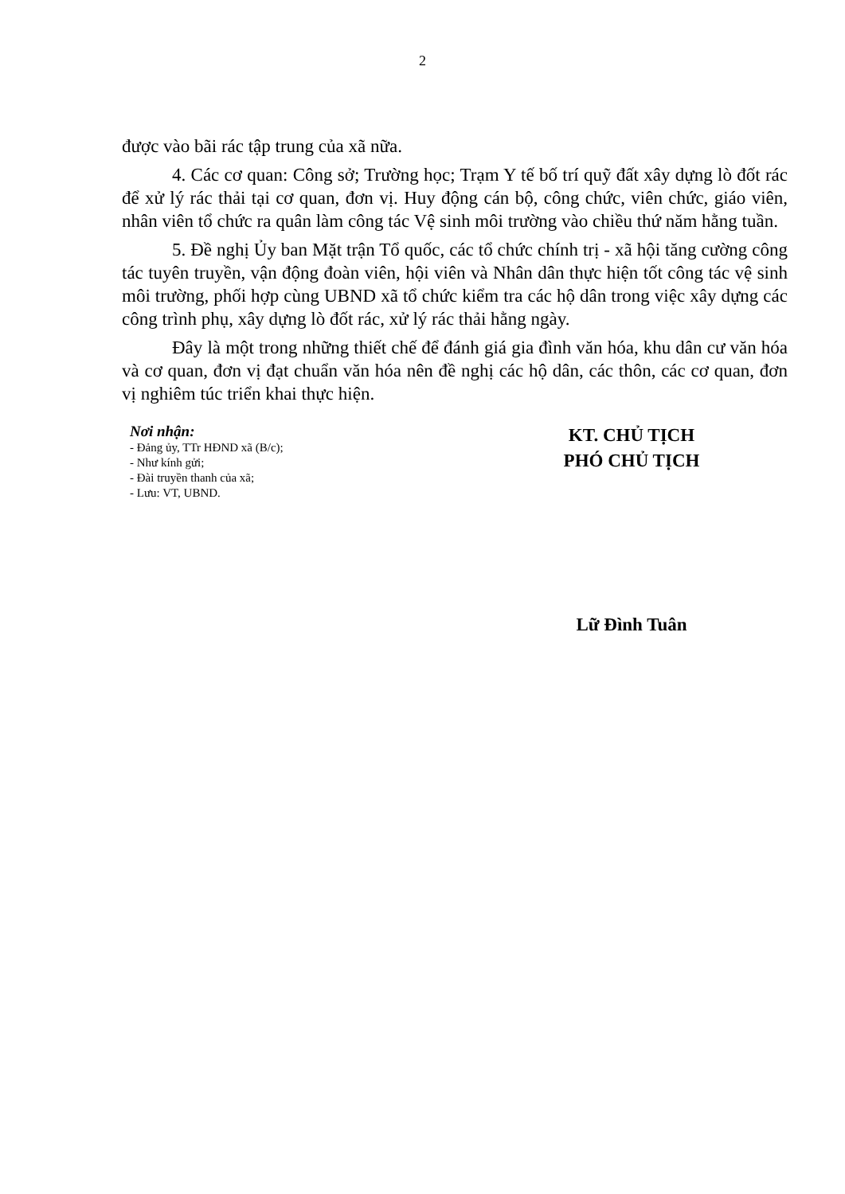2
được vào bãi rác tập trung của xã nữa.
4. Các cơ quan: Công sở; Trường học; Trạm Y tế bố trí quỹ đất xây dựng lò đốt rác để xử lý rác thải tại cơ quan, đơn vị. Huy động cán bộ, công chức, viên chức, giáo viên, nhân viên tổ chức ra quân làm công tác Vệ sinh môi trường vào chiều thứ năm hằng tuần.
5. Đề nghị Ủy ban Mặt trận Tổ quốc, các tổ chức chính trị - xã hội tăng cường công tác tuyên truyền, vận động đoàn viên, hội viên và Nhân dân thực hiện tốt công tác vệ sinh môi trường, phối hợp cùng UBND xã tổ chức kiểm tra các hộ dân trong việc xây dựng các công trình phụ, xây dựng lò đốt rác, xử lý rác thải hằng ngày.
Đây là một trong những thiết chế để đánh giá gia đình văn hóa, khu dân cư văn hóa và cơ quan, đơn vị đạt chuẩn văn hóa nên đề nghị các hộ dân, các thôn, các cơ quan, đơn vị nghiêm túc triển khai thực hiện.
Nơi nhận:
- Đảng ủy, TTr HĐND xã (B/c);
- Như kính gửi;
- Đài truyền thanh của xã;
- Lưu: VT, UBND.
KT. CHỦ TỊCH
PHÓ CHỦ TỊCH
Lữ Đình Tuân